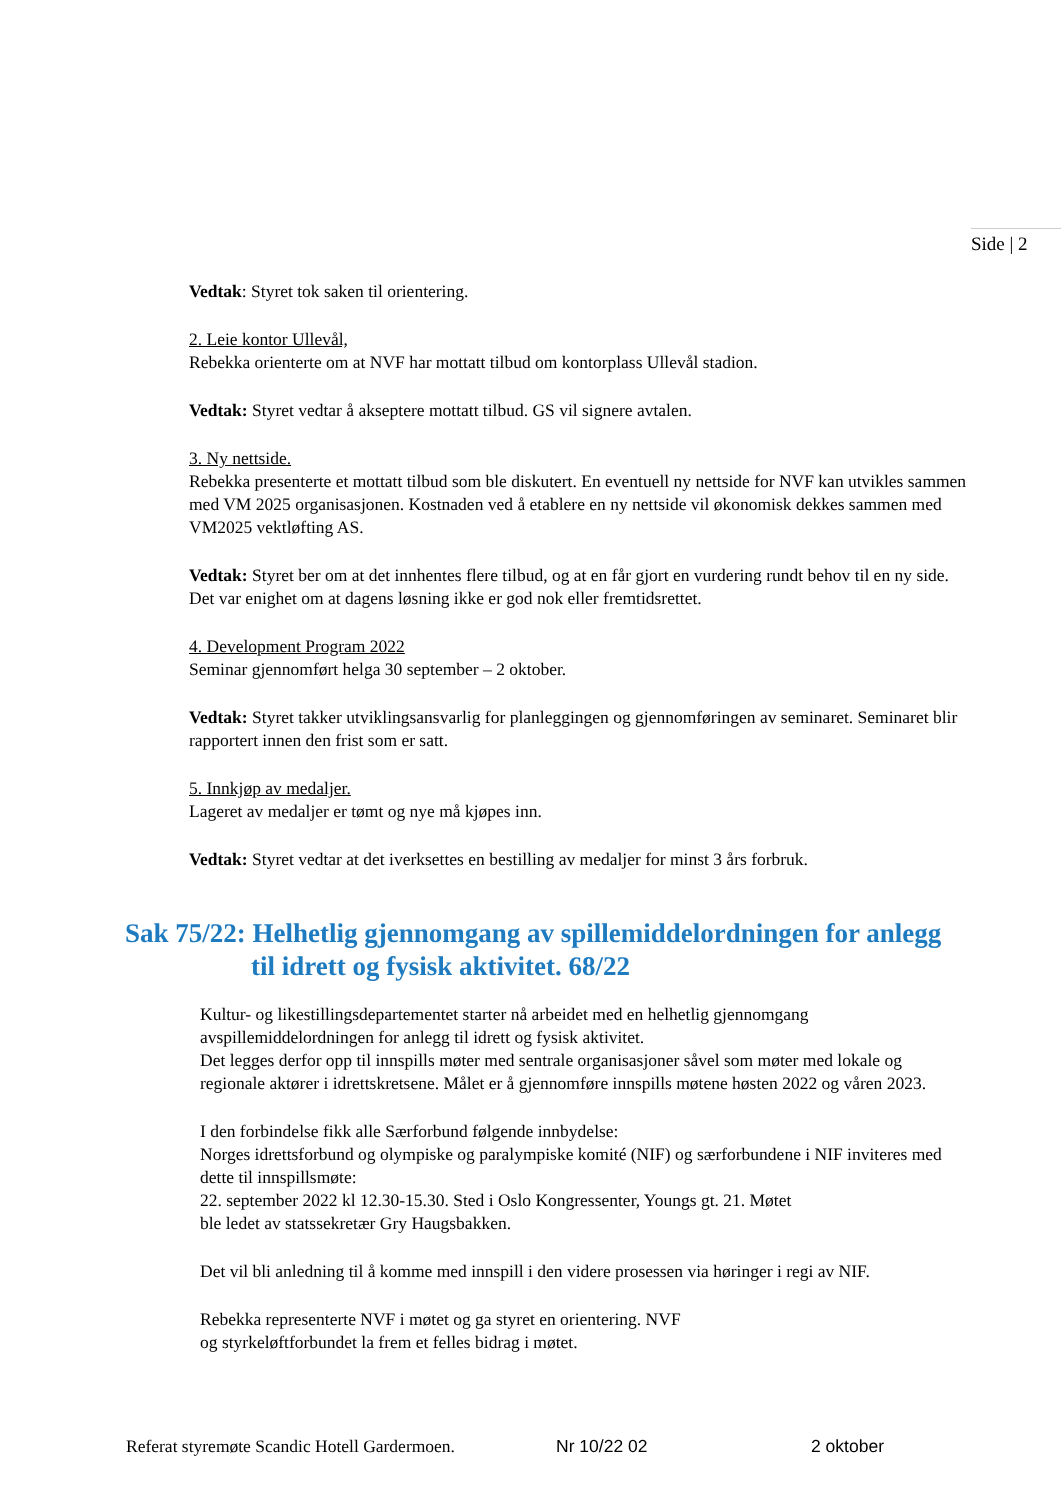Side | 2
Vedtak: Styret tok saken til orientering.
2. Leie kontor Ullevål,
Rebekka orienterte om at NVF har mottatt tilbud om kontorplass Ullevål stadion.
Vedtak: Styret vedtar å akseptere mottatt tilbud. GS vil signere avtalen.
3. Ny nettside.
Rebekka presenterte et mottatt tilbud som ble diskutert. En eventuell ny nettside for NVF kan utvikles sammen med VM 2025 organisasjonen. Kostnaden ved å etablere en ny nettside vil økonomisk dekkes sammen med VM2025 vektløfting AS.
Vedtak: Styret ber om at det innhentes flere tilbud, og at en får gjort en vurdering rundt behov til en ny side. Det var enighet om at dagens løsning ikke er god nok eller fremtidsrettet.
4. Development Program 2022
Seminar gjennomført helga 30 september – 2 oktober.
Vedtak: Styret takker utviklingsansvarlig for planleggingen og gjennomføringen av seminaret. Seminaret blir rapportert innen den frist som er satt.
5. Innkjøp av medaljer.
Lageret av medaljer er tømt og nye må kjøpes inn.
Vedtak: Styret vedtar at det iverksettes en bestilling av medaljer for minst 3 års forbruk.
Sak 75/22: Helhetlig gjennomgang av spillemiddelordningen for anlegg til idrett og fysisk aktivitet. 68/22
Kultur- og likestillingsdepartementet starter nå arbeidet med en helhetlig gjennomgang avspillemiddelordningen for anlegg til idrett og fysisk aktivitet.
Det legges derfor opp til innspills møter med sentrale organisasjoner såvel som møter med lokale og regionale aktører i idrettskretsene. Målet er å gjennomføre innspills møtene høsten 2022 og våren 2023.
I den forbindelse fikk alle Særforbund følgende innbydelse:
Norges idrettsforbund og olympiske og paralympiske komité (NIF) og særforbundene i NIF inviteres med dette til innspillsmøte:
22. september 2022 kl 12.30-15.30. Sted i Oslo Kongressenter, Youngs gt. 21. Møtet
ble ledet av statssekretær Gry Haugsbakken.
Det vil bli anledning til å komme med innspill i den videre prosessen via høringer i regi av NIF.
Rebekka representerte NVF i møtet og ga styret en orientering. NVF
og styrkeløftforbundet la frem et felles bidrag i møtet.
Referat styremøte Scandic Hotell Gardermoen. Nr 10/22 02 2 oktober